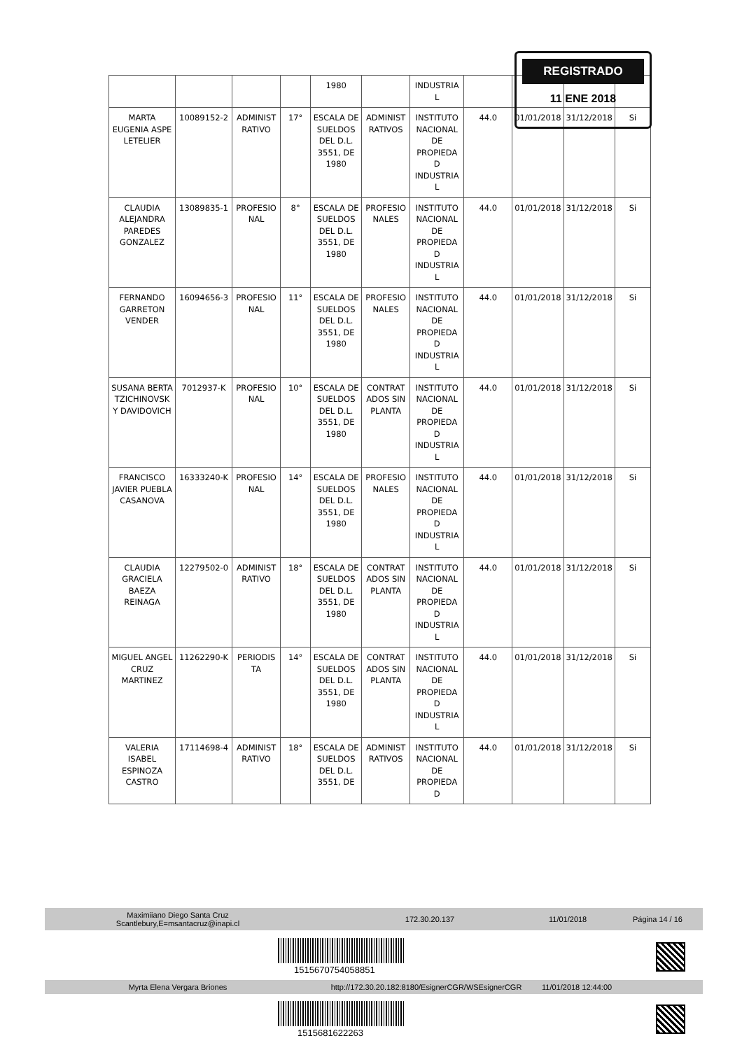| | | | | 1980 | | INDUSTRIA L | | | | |
| MARTA EUGENIA ASPE LETELIER | 10089152-2 | ADMINIST RATIVO | 17° | ESCALA DE SUELDOS DEL D.L. 3551, DE 1980 | ADMINIST RATIVOS | INSTITUTO NACIONAL DE PROPIEDA D INDUSTRIA L | 44.0 | 01/01/2018 | 31/12/2018 | Si |
| CLAUDIA ALEJANDRA PAREDES GONZALEZ | 13089835-1 | PROFESIO NAL | 8° | ESCALA DE SUELDOS DEL D.L. 3551, DE 1980 | PROFESIO NALES | INSTITUTO NACIONAL DE PROPIEDA D INDUSTRIA L | 44.0 | 01/01/2018 | 31/12/2018 | Si |
| FERNANDO GARRETON VENDER | 16094656-3 | PROFESIO NAL | 11° | ESCALA DE SUELDOS DEL D.L. 3551, DE 1980 | PROFESIO NALES | INSTITUTO NACIONAL DE PROPIEDA D INDUSTRIA L | 44.0 | 01/01/2018 | 31/12/2018 | Si |
| SUSANA BERTA TZICHINOVSK Y DAVIDOVICH | 7012937-K | PROFESIO NAL | 10° | ESCALA DE SUELDOS DEL D.L. 3551, DE 1980 | CONTRAT ADOS SIN PLANTA | INSTITUTO NACIONAL DE PROPIEDA D INDUSTRIA L | 44.0 | 01/01/2018 | 31/12/2018 | Si |
| FRANCISCO JAVIER PUEBLA CASANOVA | 16333240-K | PROFESIO NAL | 14° | ESCALA DE SUELDOS DEL D.L. 3551, DE 1980 | PROFESIO NALES | INSTITUTO NACIONAL DE PROPIEDA D INDUSTRIA L | 44.0 | 01/01/2018 | 31/12/2018 | Si |
| CLAUDIA GRACIELA BAEZA REINAGA | 12279502-0 | ADMINIST RATIVO | 18° | ESCALA DE SUELDOS DEL D.L. 3551, DE 1980 | CONTRAT ADOS SIN PLANTA | INSTITUTO NACIONAL DE PROPIEDA D INDUSTRIA L | 44.0 | 01/01/2018 | 31/12/2018 | Si |
| MIGUEL ANGEL CRUZ MARTINEZ | 11262290-K | PERIODIS TA | 14° | ESCALA DE SUELDOS DEL D.L. 3551, DE 1980 | CONTRAT ADOS SIN PLANTA | INSTITUTO NACIONAL DE PROPIEDA D INDUSTRIA L | 44.0 | 01/01/2018 | 31/12/2018 | Si |
| VALERIA ISABEL ESPINOZA CASTRO | 17114698-4 | ADMINIST RATIVO | 18° | ESCALA DE SUELDOS DEL D.L. 3551, DE | ADMINIST RATIVOS | INSTITUTO NACIONAL DE PROPIEDA D | 44.0 | 01/01/2018 | 31/12/2018 | Si |
REGISTRADO
11 ENE 2018
Maximiiano Diego Santa Cruz
Scantlebury,E=msantacruz@inapi.cl 172.30.20.137 11/01/2018 Página 14 / 16
1515670754058851
Myrta Elena Vergara Briones http://172.30.20.182:8180/EsignerCGR/WSEsignerCGR 11/01/2018 12:44:00
1515681622263